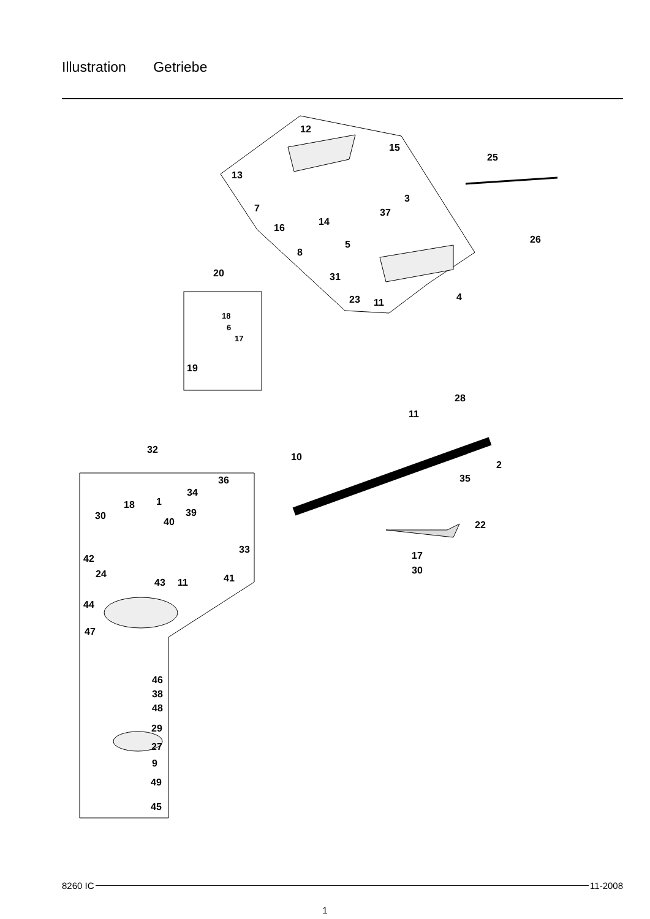Illustration Getriebe
12
15
25
13
3
7 37
14
16
26
5
8
20 31
23 11 4
18
6
17
19
28
11
32
10
2
35
36
34
18 1
30 39
40 22
33
42 17
30
24
43 11 41
44
47
46
38
48
29
27
9
49
45
8260 IC 11-2008
1